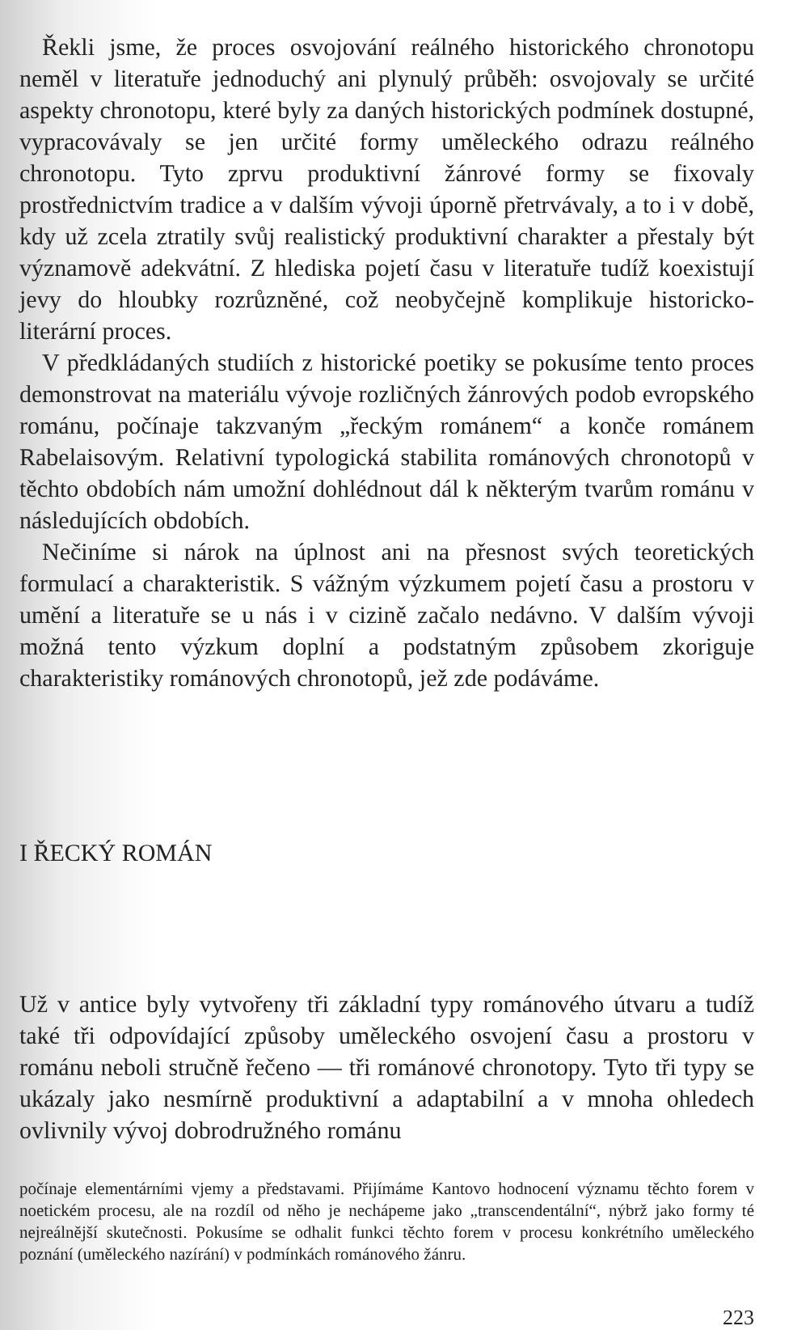Řekli jsme, že proces osvojování reálného historického chronotopu neměl v literatuře jednoduchý ani plynulý průběh: osvojovaly se určité aspekty chronotopu, které byly za daných historických podmínek dostupné, vypracovávaly se jen určité formy uměleckého odrazu reálného chronotopu. Tyto zprvu produktivní žánrové formy se fixovaly prostřednictvím tradice a v dalším vývoji úporně přetrvávaly, a to i v době, kdy už zcela ztratily svůj realistický produktivní charakter a přestaly být významově adekvátní. Z hlediska pojetí času v literatuře tudíž koexistují jevy do hloubky rozrůzněné, což neobyčejně komplikuje historicko-literární proces.
V předkládaných studiích z historické poetiky se pokusíme tento proces demonstrovat na materiálu vývoje rozličných žánrových podob evropského románu, počínaje takzvaným „řeckým románem“ a konče románem Rabelaisovým. Relativní typologická stabilita románových chronotopů v těchto obdobích nám umožní dohlédnout dál k některým tvarům románu v následujících obdobích.
Nečiníme si nárok na úplnost ani na přesnost svých teoretických formulací a charakteristik. S vážným výzkumem pojetí času a prostoru v umění a literatuře se u nás i v cizině začalo nedávno. V dalším vývoji možná tento výzkum doplní a podstatným způsobem zkoriguje charakteristiky románových chronotopů, jež zde podáváme.
I ŘECKÝ ROMÁN
Už v antice byly vytvořeny tři základní typy románového útvaru a tudíž také tři odpovídající způsoby uměleckého osvojení času a prostoru v románu neboli stručně řečeno — tři románové chronotopy. Tyto tři typy se ukázaly jako nesmírně produktivní a adaptabilní a v mnoha ohledech ovlivnily vývoj dobrodružného románu
počínaje elementárními vjemy a představami. Přijímáme Kantovo hodnocení významu těchto forem v noetickém procesu, ale na rozdíl od něho je nechápeme jako „transcendentální“, nýbrž jako formy té nejreálnější skutečnosti. Pokusíme se odhalit funkci těchto forem v procesu konkrétního uměleckého poznání (uměleckého nazírání) v podmínkách románového žánru.
223